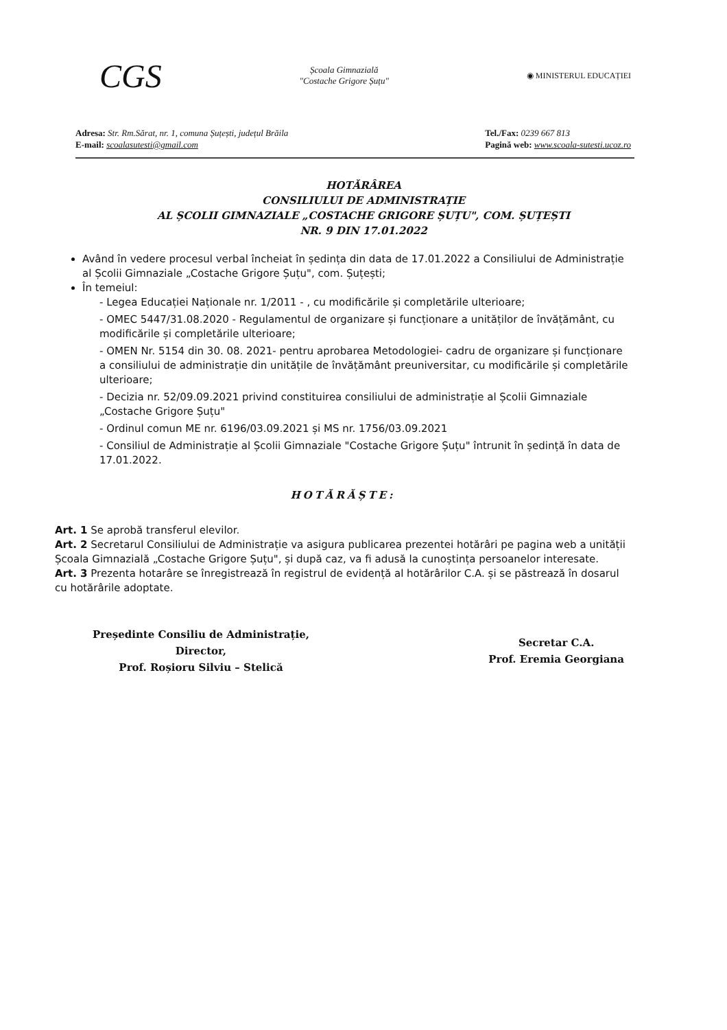CGS
Școala Gimnazială
"Costache Grigore Șuțu"
◉ MINISTERUL EDUCAȚIEI
Adresa: Str. Rm.Sărat, nr. 1, comuna Șuțești, județul Brăila
E-mail: scoalasutesti@gmail.com
Tel./Fax: 0239 667 813
Pagină web: www.scoala-sutesti.ucoz.ro
HOTĂRÂREA
CONSILIULUI DE ADMINISTRAȚIE
AL ȘCOLII GIMNAZIALE „COSTACHE GRIGORE ȘUȚU", COM. ȘUȚEȘTI
NR. 9 DIN 17.01.2022
Având în vedere procesul verbal încheiat în ședința din data de 17.01.2022 a Consiliului de Administrație al Școlii Gimnaziale „Costache Grigore Șuțu", com. Șuțești;
În temeiul:
- Legea Educației Naționale nr. 1/2011 - , cu modificările și completările ulterioare;
- OMEC 5447/31.08.2020 - Regulamentul de organizare și funcționare a unităților de învățământ, cu modificările și completările ulterioare;
- OMEN Nr. 5154 din 30. 08. 2021- pentru aprobarea Metodologiei- cadru de organizare și funcționare a consiliului de administrație din unitățile de învățământ preuniversitar, cu modificările și completările ulterioare;
- Decizia nr. 52/09.09.2021 privind constituirea consiliului de administrație al Școlii Gimnaziale „Costache Grigore Șuțu"
- Ordinul comun ME nr. 6196/03.09.2021 și MS nr. 1756/03.09.2021
- Consiliul de Administrație al Școlii Gimnaziale "Costache Grigore Șuțu" întrunit în ședință în data de 17.01.2022.
HOTĂRĂȘTE:
Art. 1 Se aprobă transferul elevilor.
Art. 2 Secretarul Consiliului de Administrație va asigura publicarea prezentei hotărâri pe pagina web a unității Școala Gimnazială „Costache Grigore Șuțu", și după caz, va fi adusă la cunoștința persoanelor interesate.
Art. 3 Prezenta hotarâre se înregistrează în registrul de evidență al hotărârilor C.A. și se păstrează în dosarul cu hotărârile adoptate.
Președinte Consiliu de Administrație,
Director,
Prof. Roșioru Silviu – Stelică
Secretar C.A.
Prof. Eremia Georgiana